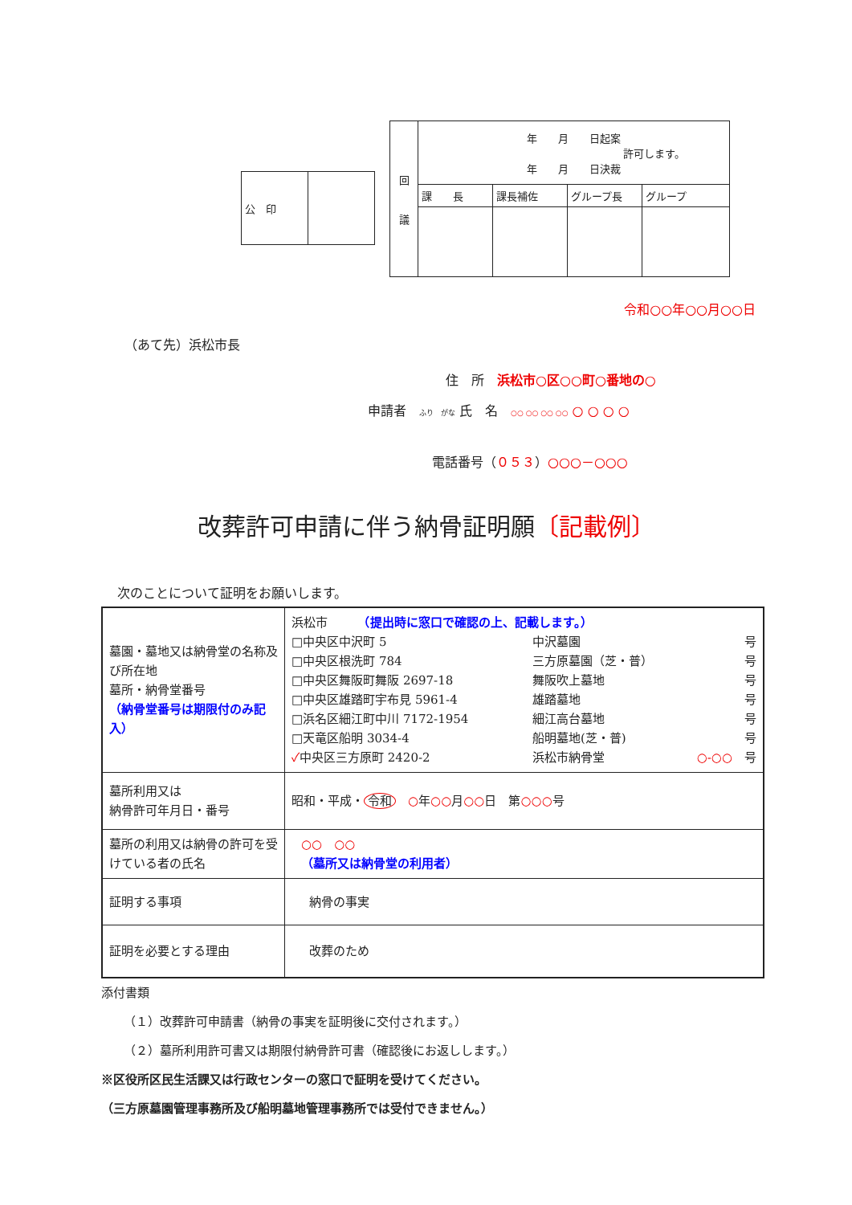| 公 印 | |
| 回 議 | 年 月 日起案 許可します。 年 月 日決裁 | | | |
| | 課 長 | 課長補佐 | グループ長 | グループ |
令和○○年○○月○○日
（あて先）浜松市長
住　所　浜松市○区○○町○番地の○
申請者　ふり　がな 氏　名　○○ ○○ ○○ ○○ ○ ○ ○ ○
電話番号（０５３）○○○－○○○
改葬許可申請に伴う納骨証明願〔記載例〕
次のことについて証明をお願いします。
| 墓園・墓地又は納骨堂の名称及び所在地 墓所・納骨堂番号 （納骨堂番号は期限付のみ記入） | 浜松市 （提出時に窓口で確認の上、記載します。） □中央区中沢町 5 中沢墓園 号 □中央区根洗町 784 三方原墓園（芝・普） 号 □中央区舞阪町舞阪 2697-18 舞阪吹上墓地 号 □中央区雄踏町宇布見 5961-4 雄踏墓地 号 □浜名区細江町中川 7172-1954 細江高台墓地 号 □天竜区船明 3034-4 船明墓地(芝・普) 号 ✓ 中央区三方原町 2420-2 浜松市納骨堂 ○-○○ 号 |
| 墓所利用又は 納骨許可年月日・番号 | 昭和・平成・ 令和 ○ 年 ○○ 月 ○○ 日 第 ○○○ 号 |
| 墓所の利用又は納骨の許可を受けている者の氏名 | ○○ ○○ （墓所又は納骨堂の利用者） |
| 証明する事項 | 納骨の事実 |
| 証明を必要とする理由 | 改葬のため |
添付書類
（１）改葬許可申請書（納骨の事実を証明後に交付されます。）
（２）墓所利用許可書又は期限付納骨許可書（確認後にお返しします。）
※区役所区民生活課又は行政センターの窓口で証明を受けてください。
（三方原墓園管理事務所及び船明墓地管理事務所では受付できません。）